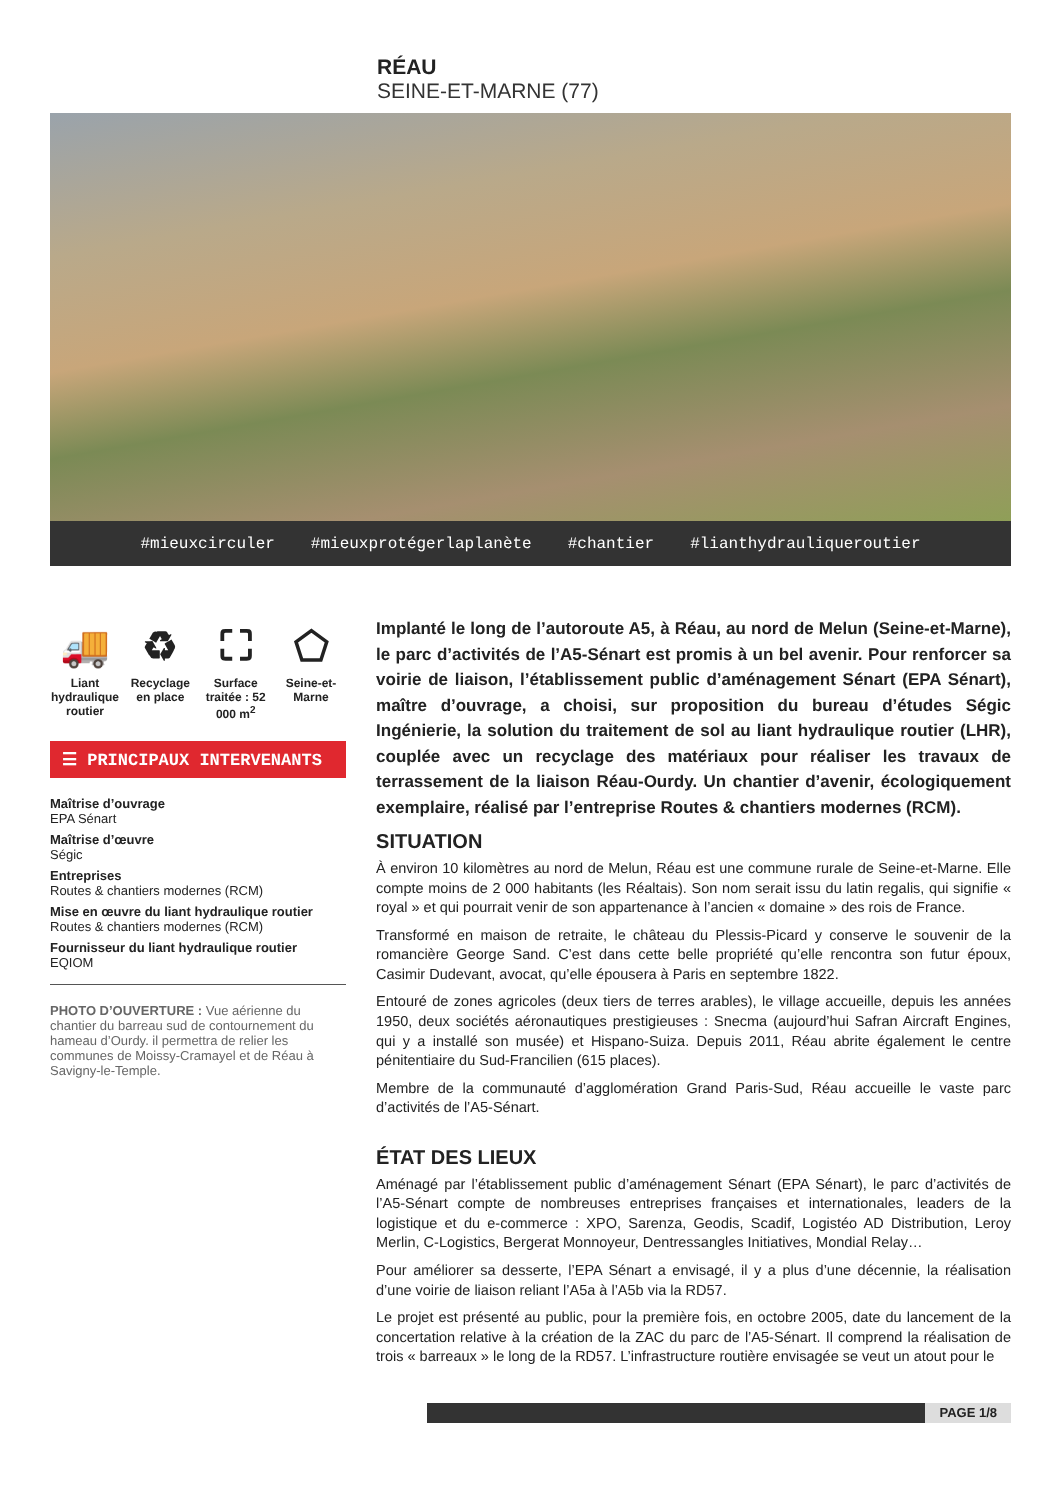RÉAU
SEINE-ET-MARNE (77)
#mieuxcirculer #mieuxprotégerlaplanète #chantier #lianthydrauliqueroutier
🚚
Liant hydraulique routier
♻
Recyclage en place
⛶
Surface traitée : 52 000 m<sup>2</sup>
⬠
Seine-et-Marne
☰ PRINCIPAUX INTERVENANTS
Maîtrise d’ouvrage
EPA Sénart
Maîtrise d’œuvre
Ségic
Entreprises
Routes & chantiers modernes (RCM)
Mise en œuvre du liant hydraulique routier
Routes & chantiers modernes (RCM)
Fournisseur du liant hydraulique routier
EQIOM
PHOTO D’OUVERTURE : Vue aérienne du chantier du barreau sud de contournement du hameau d’Ourdy. il permettra de relier les communes de Moissy-Cramayel et de Réau à Savigny-le-Temple.
Implanté le long de l’autoroute A5, à Réau, au nord de Melun (Seine-et-Marne), le parc d’activités de l’A5-Sénart est promis à un bel avenir. Pour renforcer sa voirie de liaison, l’établissement public d’aménagement Sénart (EPA Sénart), maître d’ouvrage, a choisi, sur proposition du bureau d’études Ségic Ingénierie, la solution du traitement de sol au liant hydraulique routier (LHR), couplée avec un recyclage des matériaux pour réaliser les travaux de terrassement de la liaison Réau-Ourdy. Un chantier d’avenir, écologiquement exemplaire, réalisé par l’entreprise Routes & chantiers modernes (RCM).
SITUATION
À environ 10 kilomètres au nord de Melun, Réau est une commune rurale de Seine-et-Marne. Elle compte moins de 2 000 habitants (les Réaltais). Son nom serait issu du latin regalis, qui signifie « royal » et qui pourrait venir de son appartenance à l’ancien « domaine » des rois de France.
Transformé en maison de retraite, le château du Plessis-Picard y conserve le souvenir de la romancière George Sand. C’est dans cette belle propriété qu’elle rencontra son futur époux, Casimir Dudevant, avocat, qu’elle épousera à Paris en septembre 1822.
Entouré de zones agricoles (deux tiers de terres arables), le village accueille, depuis les années 1950, deux sociétés aéronautiques prestigieuses : Snecma (aujourd’hui Safran Aircraft Engines, qui y a installé son musée) et Hispano-Suiza. Depuis 2011, Réau abrite également le centre pénitentiaire du Sud-Francilien (615 places).
Membre de la communauté d’agglomération Grand Paris-Sud, Réau accueille le vaste parc d’activités de l’A5-Sénart.
ÉTAT DES LIEUX
Aménagé par l’établissement public d’aménagement Sénart (EPA Sénart), le parc d’activités de l’A5-Sénart compte de nombreuses entreprises françaises et internationales, leaders de la logistique et du e-commerce : XPO, Sarenza, Geodis, Scadif, Logistéo AD Distribution, Leroy Merlin, C-Logistics, Bergerat Monnoyeur, Dentressangles Initiatives, Mondial Relay…
Pour améliorer sa desserte, l’EPA Sénart a envisagé, il y a plus d’une décennie, la réalisation d’une voirie de liaison reliant l’A5a à l’A5b via la RD57.
Le projet est présenté au public, pour la première fois, en octobre 2005, date du lancement de la concertation relative à la création de la ZAC du parc de l’A5-Sénart. Il comprend la réalisation de trois « barreaux » le long de la RD57. L’infrastructure routière envisagée se veut un atout pour le
PAGE 1/8